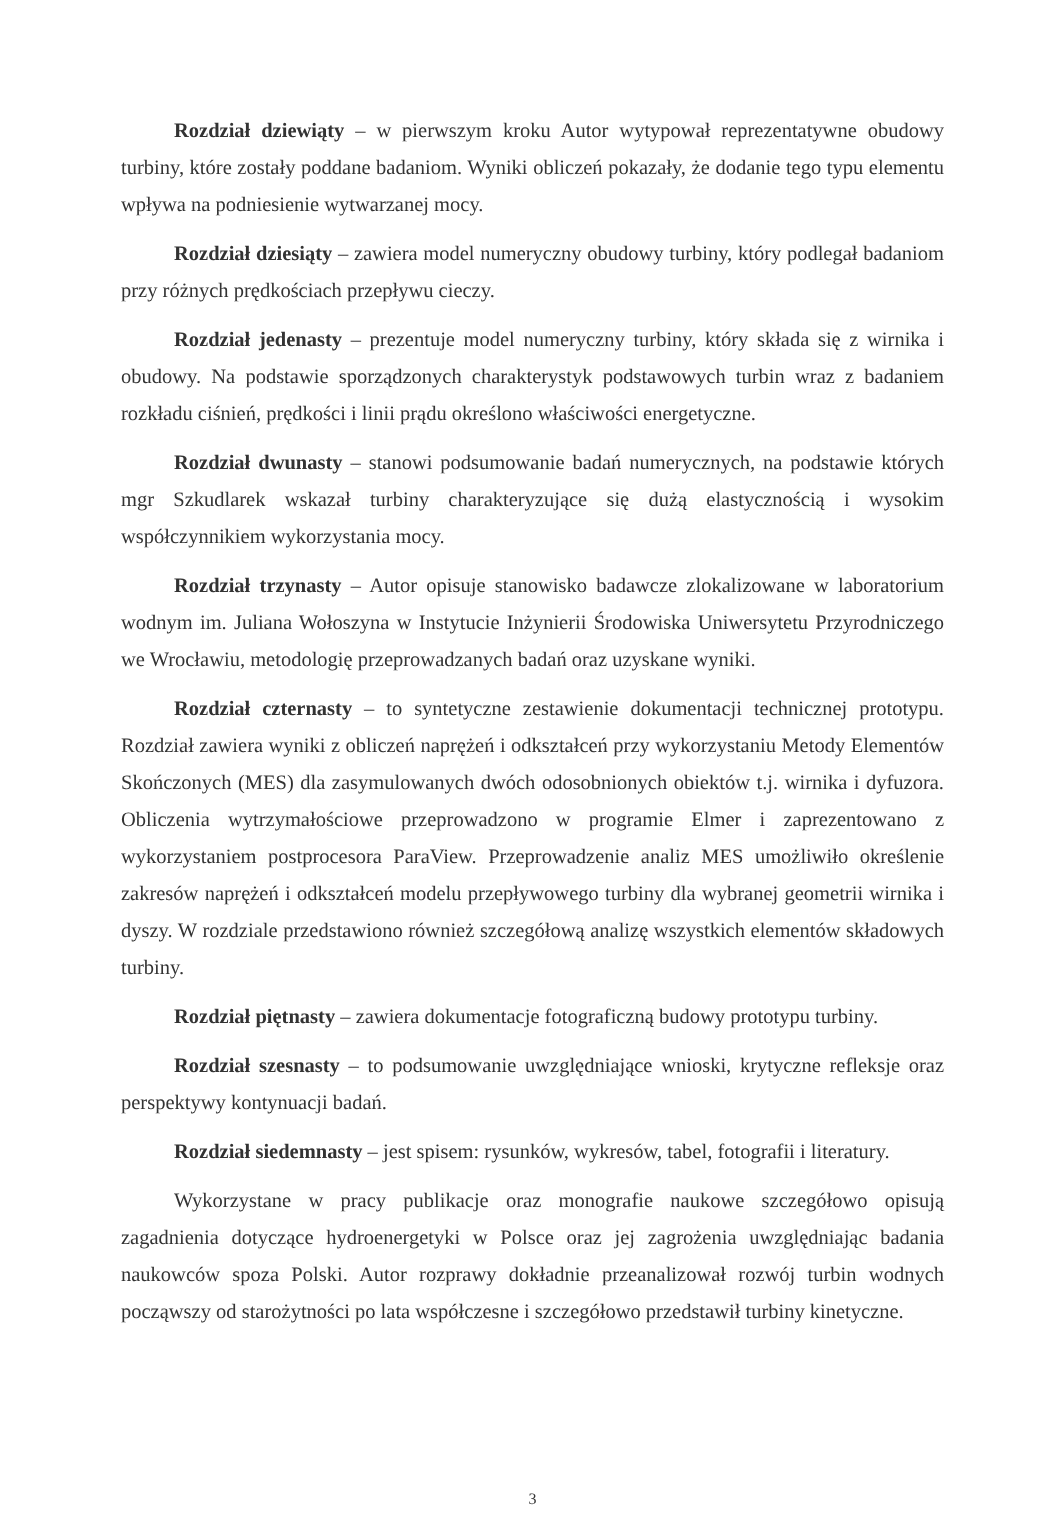Rozdział dziewiąty – w pierwszym kroku Autor wytypował reprezentatywne obudowy turbiny, które zostały poddane badaniom. Wyniki obliczeń pokazały, że dodanie tego typu elementu wpływa na podniesienie wytwarzanej mocy.
Rozdział dziesiąty – zawiera model numeryczny obudowy turbiny, który podlegał badaniom przy różnych prędkościach przepływu cieczy.
Rozdział jedenasty – prezentuje model numeryczny turbiny, który składa się z wirnika i obudowy. Na podstawie sporządzonych charakterystyk podstawowych turbin wraz z badaniem rozkładu ciśnień, prędkości i linii prądu określono właściwości energetyczne.
Rozdział dwunasty – stanowi podsumowanie badań numerycznych, na podstawie których mgr Szkudlarek wskazał turbiny charakteryzujące się dużą elastycznością i wysokim współczynnikiem wykorzystania mocy.
Rozdział trzynasty – Autor opisuje stanowisko badawcze zlokalizowane w laboratorium wodnym im. Juliana Wołoszyna w Instytucie Inżynierii Środowiska Uniwersytetu Przyrodniczego we Wrocławiu, metodologię przeprowadzanych badań oraz uzyskane wyniki.
Rozdział czternasty – to syntetyczne zestawienie dokumentacji technicznej prototypu. Rozdział zawiera wyniki z obliczeń naprężeń i odkształceń przy wykorzystaniu Metody Elementów Skończonych (MES) dla zasymulowanych dwóch odosobnionych obiektów t.j. wirnika i dyfuzora. Obliczenia wytrzymałościowe przeprowadzono w programie Elmer i zaprezentowano z wykorzystaniem postprocesora ParaView. Przeprowadzenie analiz MES umożliwiło określenie zakresów naprężeń i odkształceń modelu przepływowego turbiny dla wybranej geometrii wirnika i dyszy. W rozdziale przedstawiono również szczegółową analizę wszystkich elementów składowych turbiny.
Rozdział piętnasty – zawiera dokumentacje fotograficzną budowy prototypu turbiny.
Rozdział szesnasty – to podsumowanie uwzględniające wnioski, krytyczne refleksje oraz perspektywy kontynuacji badań.
Rozdział siedemnasty – jest spisem: rysunków, wykresów, tabel, fotografii i literatury.
Wykorzystane w pracy publikacje oraz monografie naukowe szczegółowo opisują zagadnienia dotyczące hydroenergetyki w Polsce oraz jej zagrożenia uwzględniając badania naukowców spoza Polski. Autor rozprawy dokładnie przeanalizował rozwój turbin wodnych począwszy od starożytności po lata współczesne i szczegółowo przedstawił turbiny kinetyczne.
3